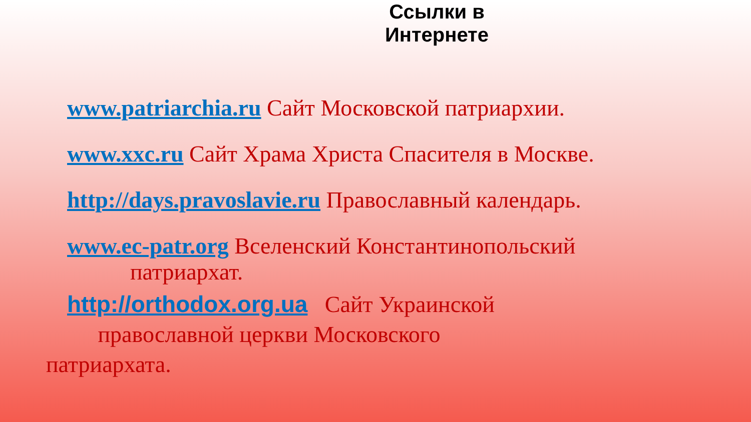Ссылки в
Интернете
www.patriarchia.ru Сайт Московской патриархии.
www.xxc.ru Сайт Храма Христа Спасителя в Москве.
http://days.pravoslavie.ru Православный календарь.
www.ec-patr.org Вселенский Константинопольский
патриархат.
http://orthodox.org.ua Сайт Украинской
православной церкви Московского
патриархата.